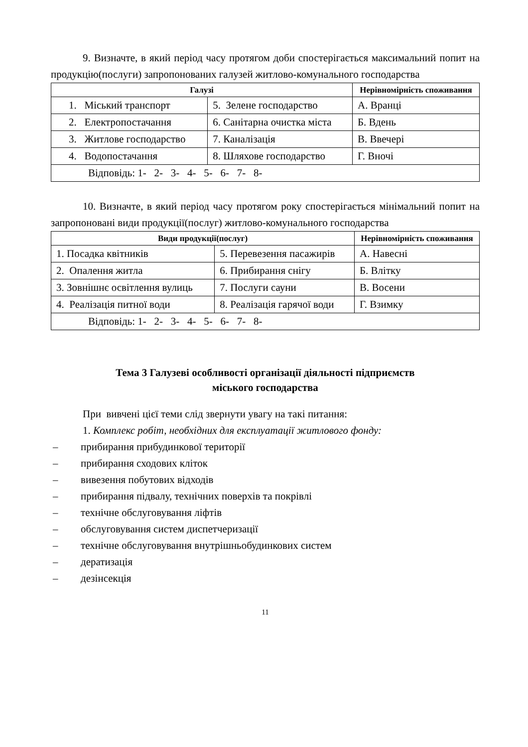9. Визначте, в який період часу протягом доби спостерігається максимальний попит на продукцію(послуги) запропонованих галузей житлово-комунального господарства
| Галузі | | Нерівномірність споживання |
| --- | --- | --- |
| 1. Міський транспорт | 5. Зелене господарство | А. Вранці |
| 2. Електропостачання | 6. Санітарна очистка міста | Б. Вдень |
| 3. Житлове господарство | 7. Каналізація | В. Ввечері |
| 4. Водопостачання | 8. Шляхове господарство | Г. Вночі |
| Відповідь: 1- 2- 3- 4- 5- 6- 7- 8- | | |
10. Визначте, в який період часу протягом року спостерігається мінімальний попит на запропоновані види продукції(послуг) житлово-комунального господарства
| Види продукції(послуг) | | Нерівномірність споживання |
| --- | --- | --- |
| 1. Посадка квітників | 5. Перевезення пасажирів | А. Навесні |
| 2. Опалення житла | 6. Прибирання снігу | Б. Влітку |
| 3. Зовнішнє освітлення вулиць | 7. Послуги сауни | В. Восени |
| 4. Реалізація питної води | 8. Реалізація гарячої води | Г. Взимку |
| Відповідь: 1- 2- 3- 4- 5- 6- 7- 8- | | |
Тема 3 Галузеві особливості організації діяльності підприємств
міського господарства
При вивчені цієї теми слід звернути увагу на такі питання:
1. Комплекс робіт, необхідних для експлуатації житлового фонду:
– прибирання прибудинкової території
– прибирання сходових кліток
– вивезення побутових відходів
– прибирання підвалу, технічних поверхів та покрівлі
– технічне обслуговування ліфтів
– обслуговування систем диспетчеризації
– технічне обслуговування внутрішньобудинкових систем
– дератизація
– дезінсекція
11